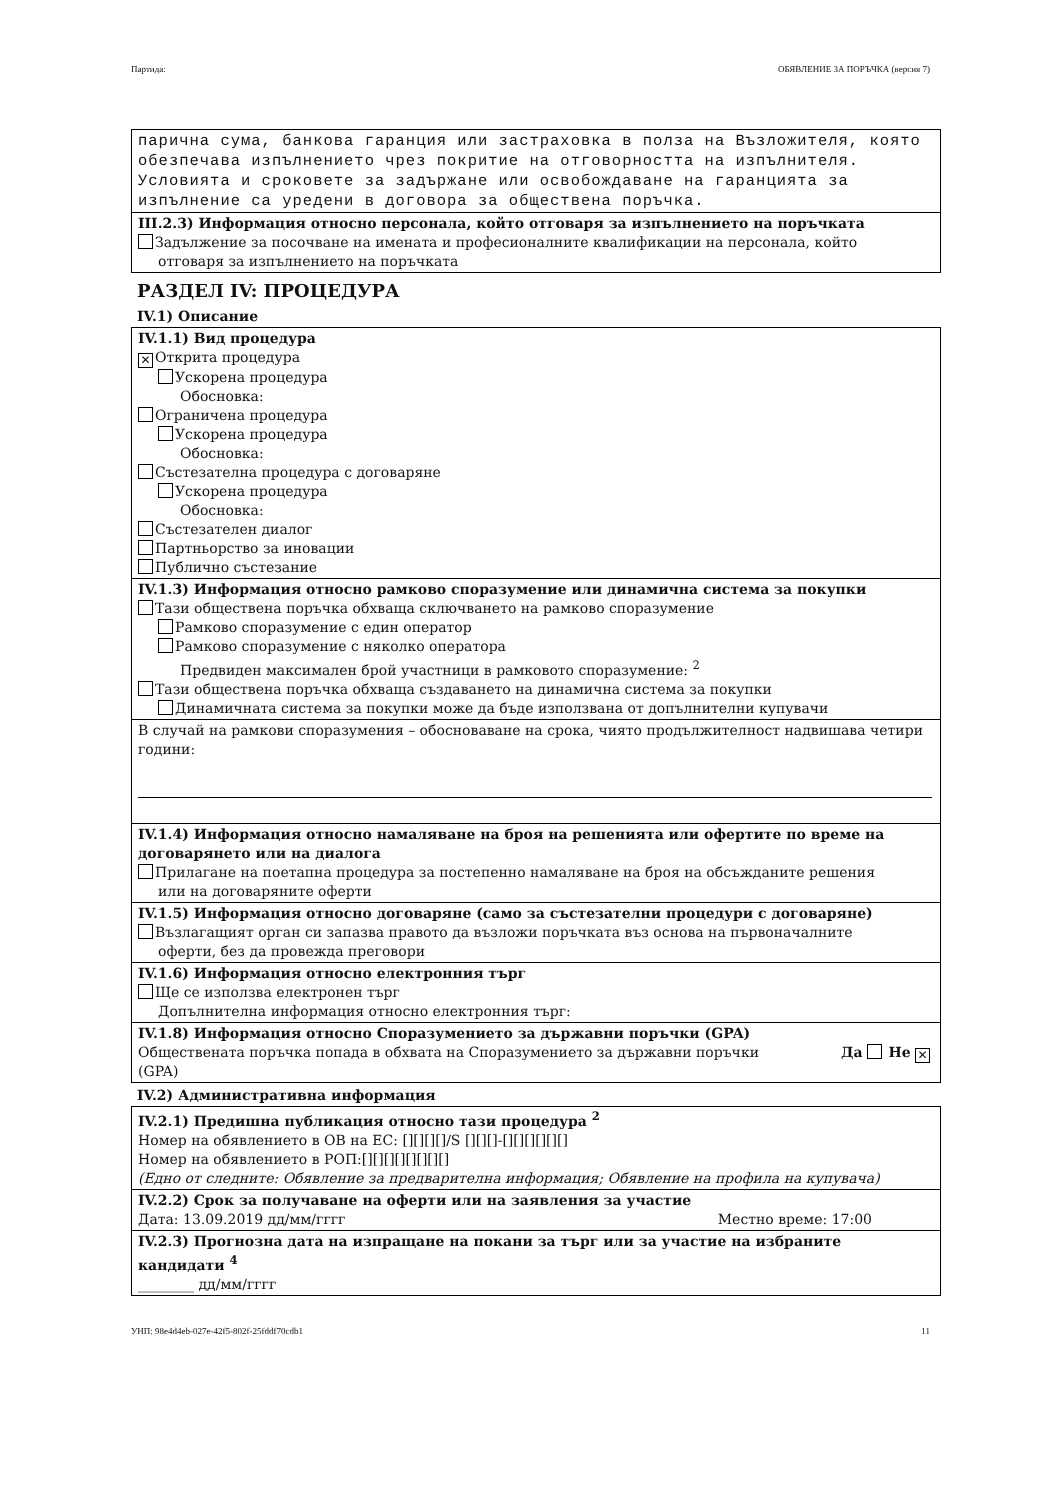Партида: ОБЯВЛЕНИЕ ЗА ПОРЪЧКА (версия 7)
парична сума, банкова гаранция или застраховка в полза на Възложителя, която обезпечава изпълнението чрез покритие на отговорността на изпълнителя. Условията и сроковете за задържане или освобождаване на гаранцията за изпълнение са уредени в договора за обществена поръчка.
III.2.3) Информация относно персонала, който отговаря за изпълнението на поръчката
Задължение за посочване на имената и професионалните квалификации на персонала, който
отговаря за изпълнението на поръчката
РАЗДЕЛ IV: ПРОЦЕДУРА
IV.1) Описание
IV.1.1) Вид процедура
✕ Открита процедура
Ускорена процедура
Обосновка:
Ограничена процедура
Ускорена процедура
Обосновка:
Състезателна процедура с договаряне
Ускорена процедура
Обосновка:
Състезателен диалог
Партньорство за иновации
Публично състезание
IV.1.3) Информация относно рамково споразумение или динамична система за покупки
Тази обществена поръчка обхваща сключването на рамково споразумение
Рамково споразумение с един оператор
Рамково споразумение с няколко оператора
Предвиден максимален брой участници в рамковото споразумение: <sup>2</sup>
Тази обществена поръчка обхваща създаването на динамична система за покупки
Динамичната система за покупки може да бъде използвана от допълнителни купувачи
В случай на рамкови споразумения – обосноваване на срока, чиято продължителност надвишава четири години:
IV.1.4) Информация относно намаляване на броя на решенията или офертите по време на договарянето или на диалога
Прилагане на поетапна процедура за постепенно намаляване на броя на обсъжданите решения
или на договаряните оферти
IV.1.5) Информация относно договаряне (само за състезателни процедури с договаряне)
Възлагащият орган си запазва правото да възложи поръчката въз основа на първоначалните
оферти, без да провежда преговори
IV.1.6) Информация относно електронния търг
Ще се използва електронен търг
Допълнителна информация относно електронния търг:
IV.1.8) Информация относно Споразумението за държавни поръчки (GPA)
Обществената поръчка попада в обхвата на Споразумението за държавни поръчки (GPA) Да Не ✕
IV.2) Административна информация
IV.2.1) Предишна публикация относно тази процедура <sup>2</sup>
Номер на обявлението в ОВ на ЕС: [][][][]/S [][][]-[][][][][][]
Номер на обявлението в РОП:[][][][][][][][]
(Едно от следните: Обявление за предварителна информация; Обявление на профила на купувача)
IV.2.2) Срок за получаване на оферти или на заявления за участие
Дата: 13.09.2019 дд/мм/гггг Местно време: 17:00
IV.2.3) Прогнозна дата на изпращане на покани за търг или за участие на избраните кандидати <sup>4</sup>
________ дд/мм/гггг
УНП: 98e4d4eb-027e-42f5-802f-25fddf70cdb1 11